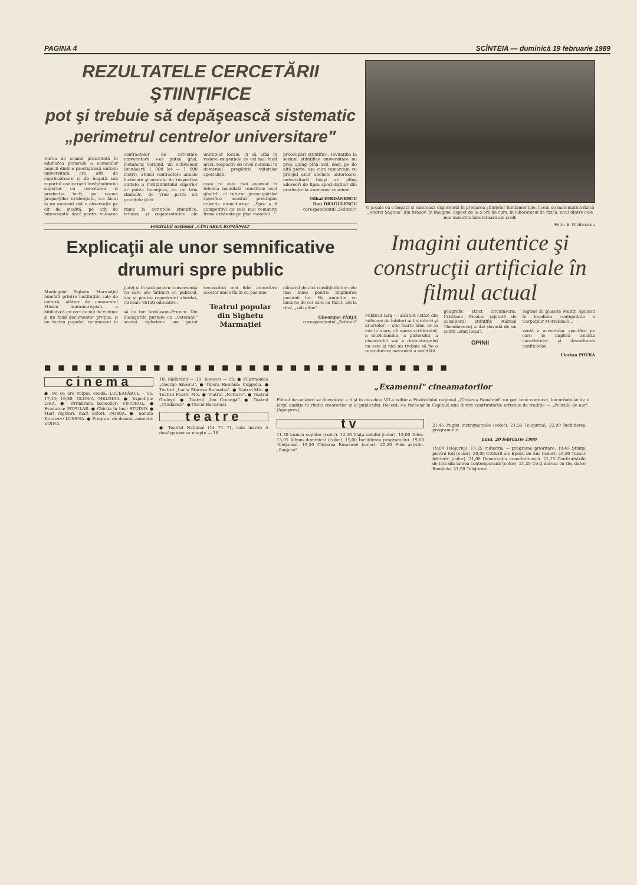PAGINA 4 SCÎNTEIA — duminică 19 februarie 1989
REZULTATELE CERCETĂRII ŞTIINŢIFICE
pot şi trebuie să depăşească sistematic
„perimetrul centrelor universitare"
Darea de seamă prezentată în adunarea generală a oamenilor muncii dintr-o prestigioasă unitate universitară era atît de cuprinzătoare şi de bogată sub raportul conlucrării învăţămîntului superior cu cercetarea şi producţia încît, pe seama proporţiilor evidenţiate, s-a făcut la un moment dat o observaţie pe cît de inedită, pe atît de interesantă: dacă pentru valoarea contractelor de cercetare universitară s-ar putea găsi, metaforic vorbind, un echivalent (bunăoară 1 000 lei — 1 000 metri), atunci contractele anuale încheiate şi onorate de respectiva unitate a învăţămîntului superior ar putea înconjura, ca un brîu simbolic, de vreo patru ori graniţele ţării.
zume la cerinţele ştiinţifice, tehnice şi organizatorice ale unităţilor locale, ci să aibă în vedere exigenţele de cel mai înalt nivel, respectiv de nivel naţional în domeniul pregătirii viitorilor specialişti.
ceea ce este mai avansat în tehnica mondială constituie axul gîndirii, al tuturor preocupărilor specifice acestui prestigios colectiv muncitoresc. „Spre a fi competitivi cu cele mai renumite firme existente pe plan mondial..."
preocupări ştiinţifice. Invitaţiile la sesiuni ştiinţifice universitare nu prea ajung pînă aici, deşi, pe de altă parte, aşa cum remarcam cu prilejul unor anchete anterioare, universitarii înşişi se plîng adeseori de lipsa specialiştilor din producţie la asemenea reuniuni.
Mihai IORDĂNESCU
Dan DRAGULESCU
corespondentul „Scînteii"
Festivalul naţional „CÎNTAREA ROMÂNIEI"
Explicaţii ale unor semnificative drumuri spre public
Municipiul Sighetu Marmaţiei numără printre instituţiile sale de cultură, alături de cunoscutul Muzeu maramureşean, o bibliotecă cu zeci de mii de volume şi un fond documentar preţios, şi un teatru popular, recunoscut în judeţ şi în ţară pentru consecvenţa cu care are întîlniri cu publicul, dar şi pentru repertoriul abordat, cu reale virtuţi educative.
să de Ion Ardeleanu-Pruncu. Din dialogurile purtate cu „veteranii" scenei sighetene am putut reconstitui mai fidel atmosfera acestei unice făclii cu pasiune.
Teatrul popular
din Sighetu Marmaţiei
climatul de aici condiţii dintre cele mai bune pentru împlinirea pasiunii lor. Ne amintim cu bucurie de cei care au făcut, ani la rînd, „săli pline".
Gheorghe PÂRJA
corespondentul „Scînteii"
O şcoală cu o bogată şi valoroasă experienţă în predarea ştiinţelor fundamentale, liceul de matematică-fizică „Andrei Şaguna" din Braşov. În imagine, aspect de la o oră de curs, în laboratorul de fizică, unul dintre cele mai moderne laboratoare ale şcolii
Foto: E. Dichiseanu
Imagini autentice şi construcţii artificiale în filmul actual
Publicul larg — alcătuit astăzi din milioane de iubitori ai literaturii şi ai artelor — ştie foarte bine, de la mic la mare, că opera scriitorului, a muzicianului, a pictorului, a cineastului sau a dramaturgului nu este şi nici nu trebuie să fie o reproducere mecanică a realităţii.
geografic strict circumscris, Cristiana Nicolae (ajutată de consilierul ştiinţific Răzvan Theodorescu) a dat dovadă de un subtil „simţ local".
OPINII
regizor să plaseze Munţii Apuseni în imediata contiguitate a Carpaţilor Meridionali...
sentă a accentelor specifice pe care le implică analiza caracterelor şi dezvoltarea conflictelor.
Florian POTRA
■ ■ ■ ■ ■ ■ ■ ■ ■ ■ ■ ■ ■ ■ ■ ■ ■ ■ ■ ■ ■ ■ ■ ■ ■ ■ ■ ■ ■ ■
cinema
● De ce are vulpea coadă: LUCEAFĂRUL – 15; 17,15; 19,30, GLORIA, MELODIA. ● Expediţia: LIRA. ● Primăvara bobocilor: VIITORUL. ● Evadarea: POPULAR. ● Chirita în Iaşi: STUDIO. ● Mari regizori, mari actori: PATRIA. ● Sonata Kreutzer: LUMINA. ● Program de desene animate: DOINA.
10; Bădărănii — 19; Ionescu — 19; ● Filarmonica „George Enescu". ● Opera Română: Coppelia. ● Teatrul „Lucia Sturdza Bulandra". ● Teatrul Mic. ● Teatrul Foarte Mic. ● Teatrul „Nottara". ● Teatrul Giuleşti. ● Teatrul „Ion Creangă". ● Teatrul „Ţăndărică". ● Circul Bucureşti.
teatre
● Teatrul Naţional (14 71 71, sala mare): A douăsprezecea noapte — 18.
„Examenul" cineamatorilor
Filmul de amatori se dovedeşte a fi şi în cea de-a VII-a ediţie a Festivalului naţional „Cîntarea României" un gen bine conturat, bucurîndu-se de o largă audiţie în rîndul creatorilor şi al publicului. Recent, s-a încheiat în Capitală una dintre confruntările artistice de tradiţie — „Peliculă de aur". (Agerpres)
tv
11,30 Lumea copiilor (color). 12,30 Viaţa satului (color). 13,00 Telex. 13,05 Album duminical (color). 15,00 Închiderea programului. 19,00 Telejurnal. 19,30 Cîntarea României (color). 20,20 Film artistic. „Sanjuro".
21,45 Pagini instrumentale (color). 21,55 Telejurnal. 22,00 Închiderea programului.
Luni, 20 februarie 1989
19,00 Telejurnal. 19,25 Industria — programe prioritare. 19,45 Ştiinţa pentru toţi (color). 20,05 Cititorii ale Epocii de Aur (color). 20,30 Tezaur folcloric (color). 21,00 Democraţia muncitorească. 21,15 Confruntările de idei din lumea contemporană (color). 21,35 Ce-ţi doresc eu ţie, dulce Românie. 21,50 Telejurnal.